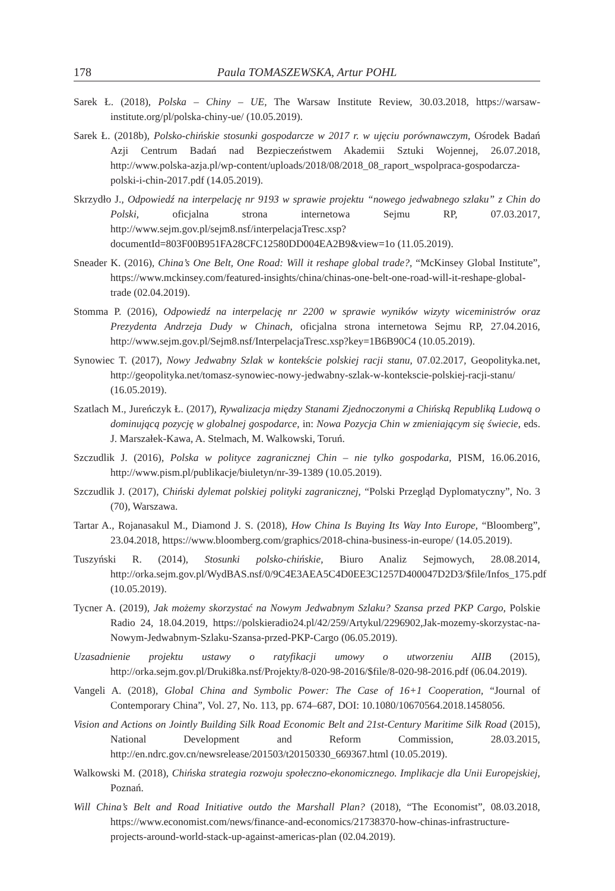178 Paula TOMASZEWSKA, Artur POHL
Sarek Ł. (2018), Polska – Chiny – UE, The Warsaw Institute Review, 30.03.2018, https://warsaw-institute.org/pl/polska-chiny-ue/ (10.05.2019).
Sarek Ł. (2018b), Polsko-chińskie stosunki gospodarcze w 2017 r. w ujęciu porównawczym, Ośrodek Badań Azji Centrum Badań nad Bezpieczeństwem Akademii Sztuki Wojennej, 26.07.2018, http://www.polska-azja.pl/wp-content/uploads/2018/08/2018_08_raport_wspolpraca-gospodarcza-polski-i-chin-2017.pdf (14.05.2019).
Skrzydło J., Odpowiedź na interpelację nr 9193 w sprawie projektu “nowego jedwabnego szlaku” z Chin do Polski, oficjalna strona internetowa Sejmu RP, 07.03.2017, http://www.sejm.gov.pl/sejm8.nsf/interpelacjaTresc.xsp?documentId=803F00B951FA28CFC12580DD004EA2B9&view=1o (11.05.2019).
Sneader K. (2016), China’s One Belt, One Road: Will it reshape global trade?, “McKinsey Global Institute”, https://www.mckinsey.com/featured-insights/china/chinas-one-belt-one-road-will-it-reshape-global-trade (02.04.2019).
Stomma P. (2016), Odpowiedź na interpelację nr 2200 w sprawie wyników wizyty wiceministrów oraz Prezydenta Andrzeja Dudy w Chinach, oficjalna strona internetowa Sejmu RP, 27.04.2016, http://www.sejm.gov.pl/Sejm8.nsf/InterpelacjaTresc.xsp?key=1B6B90C4 (10.05.2019).
Synowiec T. (2017), Nowy Jedwabny Szlak w kontekście polskiej racji stanu, 07.02.2017, Geopolityka.net, http://geopolityka.net/tomasz-synowiec-nowy-jedwabny-szlak-w-kontekscie-polskiej-racji-stanu/ (16.05.2019).
Szatlach M., Jureńczyk Ł. (2017), Rywalizacja między Stanami Zjednoczonymi a Chińską Republiką Ludową o dominującą pozycję w globalnej gospodarce, in: Nowa Pozycja Chin w zmieniającym się świecie, eds. J. Marszałek-Kawa, A. Stelmach, M. Walkowski, Toruń.
Szczudlik J. (2016), Polska w polityce zagranicznej Chin – nie tylko gospodarka, PISM, 16.06.2016, http://www.pism.pl/publikacje/biuletyn/nr-39-1389 (10.05.2019).
Szczudlik J. (2017), Chiński dylemat polskiej polityki zagranicznej, “Polski Przegląd Dyplomatyczny”, No. 3 (70), Warszawa.
Tartar A., Rojanasakul M., Diamond J. S. (2018), How China Is Buying Its Way Into Europe, “Bloomberg”, 23.04.2018, https://www.bloomberg.com/graphics/2018-china-business-in-europe/ (14.05.2019).
Tuszyński R. (2014), Stosunki polsko-chińskie, Biuro Analiz Sejmowych, 28.08.2014, http://orka.sejm.gov.pl/WydBAS.nsf/0/9C4E3AEA5C4D0EE3C1257D400047D2D3/$file/Infos_175.pdf (10.05.2019).
Tycner A. (2019), Jak możemy skorzystać na Nowym Jedwabnym Szlaku? Szansa przed PKP Cargo, Polskie Radio 24, 18.04.2019, https://polskieradio24.pl/42/259/Artykul/2296902,Jak-mozemy-skorzystac-na-Nowym-Jedwabnym-Szlaku-Szansa-przed-PKP-Cargo (06.05.2019).
Uzasadnienie projektu ustawy o ratyfikacji umowy o utworzeniu AIIB (2015), http://orka.sejm.gov.pl/Druki8ka.nsf/Projekty/8-020-98-2016/$file/8-020-98-2016.pdf (06.04.2019).
Vangeli A. (2018), Global China and Symbolic Power: The Case of 16+1 Cooperation, “Journal of Contemporary China”, Vol. 27, No. 113, pp. 674–687, DOI: 10.1080/10670564.2018.1458056.
Vision and Actions on Jointly Building Silk Road Economic Belt and 21st-Century Maritime Silk Road (2015), National Development and Reform Commission, 28.03.2015, http://en.ndrc.gov.cn/newsrelease/201503/t20150330_669367.html (10.05.2019).
Walkowski M. (2018), Chińska strategia rozwoju społeczno-ekonomicznego. Implikacje dla Unii Europejskiej, Poznań.
Will China’s Belt and Road Initiative outdo the Marshall Plan? (2018), “The Economist”, 08.03.2018, https://www.economist.com/news/finance-and-economics/21738370-how-chinas-infrastructure-projects-around-world-stack-up-against-americas-plan (02.04.2019).